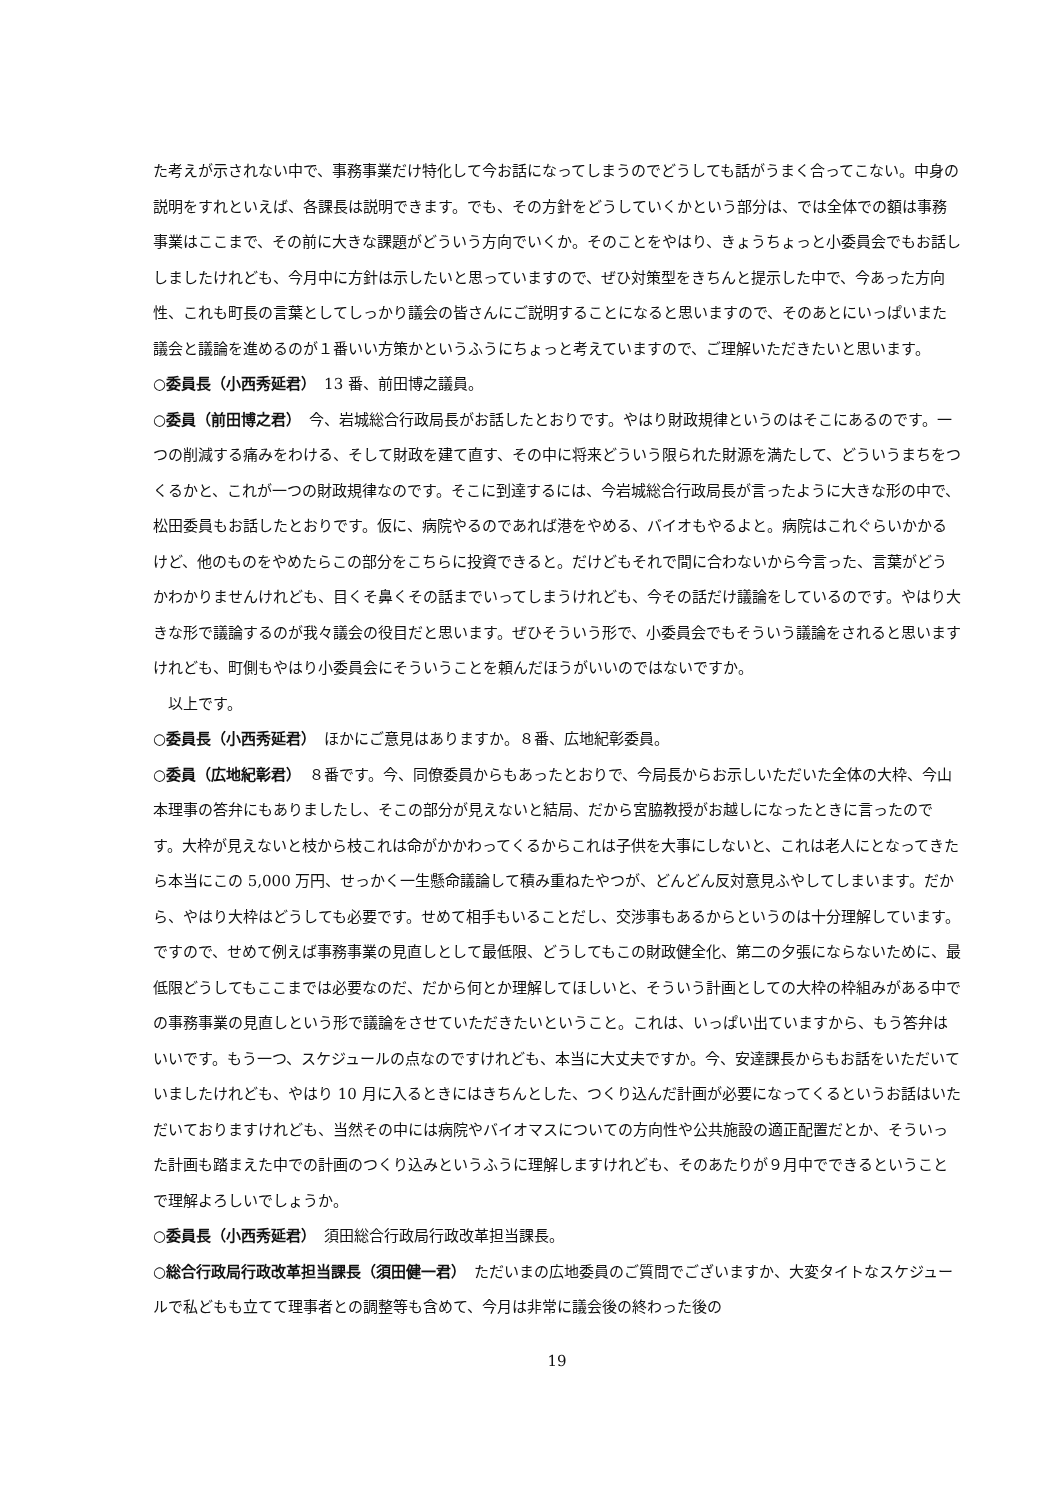た考えが示されない中で、事務事業だけ特化して今お話になってしまうのでどうしても話がうまく合ってこない。中身の説明をすれといえば、各課長は説明できます。でも、その方針をどうしていくかという部分は、では全体での額は事務事業はここまで、その前に大きな課題がどういう方向でいくか。そのことをやはり、きょうちょっと小委員会でもお話ししましたけれども、今月中に方針は示したいと思っていますので、ぜひ対策型をきちんと提示した中で、今あった方向性、これも町長の言葉としてしっかり議会の皆さんにご説明することになると思いますので、そのあとにいっぱいまた議会と議論を進めるのが１番いい方策かというふうにちょっと考えていますので、ご理解いただきたいと思います。
○委員長（小西秀延君）　13 番、前田博之議員。
○委員（前田博之君）　今、岩城総合行政局長がお話したとおりです。やはり財政規律というのはそこにあるのです。一つの削減する痛みをわける、そして財政を建て直す、その中に将来どういう限られた財源を満たして、どういうまちをつくるかと、これが一つの財政規律なのです。そこに到達するには、今岩城総合行政局長が言ったように大きな形の中で、松田委員もお話したとおりです。仮に、病院やるのであれば港をやめる、バイオもやるよと。病院はこれぐらいかかるけど、他のものをやめたらこの部分をこちらに投資できると。だけどもそれで間に合わないから今言った、言葉がどうかわかりませんけれども、目くそ鼻くその話までいってしまうけれども、今その話だけ議論をしているのです。やはり大きな形で議論するのが我々議会の役目だと思います。ぜひそういう形で、小委員会でもそういう議論をされると思いますけれども、町側もやはり小委員会にそういうことを頼んだほうがいいのではないですか。
　以上です。
○委員長（小西秀延君）　ほかにご意見はありますか。８番、広地紀彰委員。
○委員（広地紀彰君）　８番です。今、同僚委員からもあったとおりで、今局長からお示しいただいた全体の大枠、今山本理事の答弁にもありましたし、そこの部分が見えないと結局、だから宮脇教授がお越しになったときに言ったのです。大枠が見えないと枝から枝これは命がかかわってくるからこれは子供を大事にしないと、これは老人にとなってきたら本当にこの 5,000 万円、せっかく一生懸命議論して積み重ねたやつが、どんどん反対意見ふやしてしまいます。だから、やはり大枠はどうしても必要です。せめて相手もいることだし、交渉事もあるからというのは十分理解しています。ですので、せめて例えば事務事業の見直しとして最低限、どうしてもこの財政健全化、第二の夕張にならないために、最低限どうしてもここまでは必要なのだ、だから何とか理解してほしいと、そういう計画としての大枠の枠組みがある中での事務事業の見直しという形で議論をさせていただきたいということ。これは、いっぱい出ていますから、もう答弁はいいです。もう一つ、スケジュールの点なのですけれども、本当に大丈夫ですか。今、安達課長からもお話をいただいていましたけれども、やはり 10 月に入るときにはきちんとした、つくり込んだ計画が必要になってくるというお話はいただいておりますけれども、当然その中には病院やバイオマスについての方向性や公共施設の適正配置だとか、そういった計画も踏まえた中での計画のつくり込みというふうに理解しますけれども、そのあたりが９月中でできるということで理解よろしいでしょうか。
○委員長（小西秀延君）　須田総合行政局行政改革担当課長。
○総合行政局行政改革担当課長（須田健一君）　ただいまの広地委員のご質問でございますか、大変タイトなスケジュールで私どもも立てて理事者との調整等も含めて、今月は非常に議会後の終わった後の
19